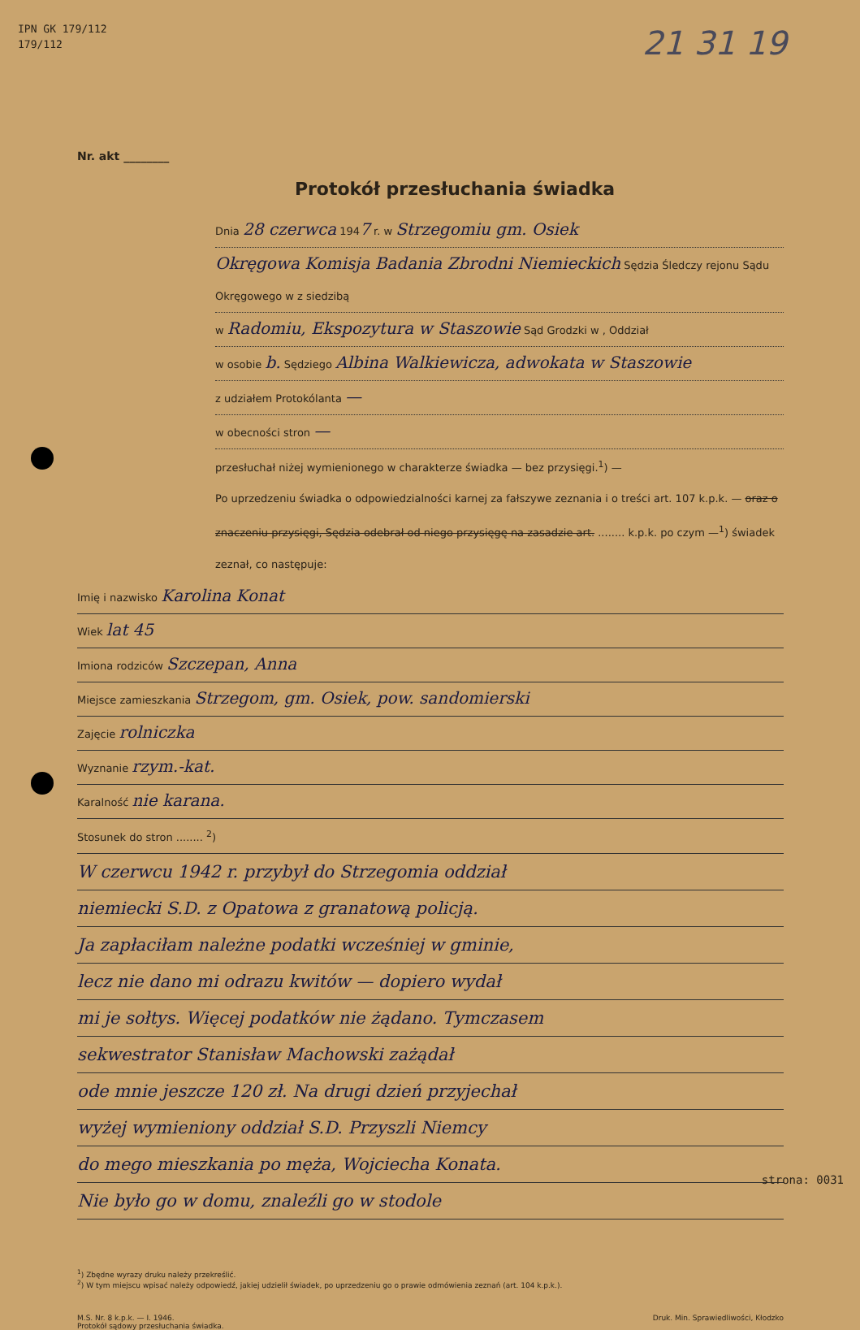IPN GK 179/112
179/112
21 31 19
Nr. akt ________
Protokół przesłuchania świadka
Dnia 28 czerwca 1947 r. w Strzegomiu gm. Osiek
Okręgowa Komisja Badania Zbrodni Niemieckich Sędzia Śledczy rejonu Sądu Okręgowego w z siedzibą
w Radomiu, Ekspozytura w Staszowie Sąd Grodzki w , Oddział
w osobie b. Sędziego Albina Walkiewicza, adwokata w Staszowie
z udziałem Protokólanta —
w obecności stron —
przesłuchał niżej wymienionego w charakterze świadka — bez przysięgi.<sup>1</sup>) —
Po uprzedzeniu świadka o odpowiedzialności karnej za fałszywe zeznania i o treści art. 107 k.p.k. — oraz o znaczeniu przysięgi, Sędzia odebrał od niego przysięgę na zasadzie art. ........ k.p.k. po czym —<sup>1</sup>) świadek zeznał, co następuje:
Imię i nazwisko Karolina Konat
Wiek lat 45
Imiona rodziców Szczepan, Anna
Miejsce zamieszkania Strzegom, gm. Osiek, pow. sandomierski
Zajęcie rolniczka
Wyznanie rzym.-kat.
Karalność nie karana.
Stosunek do stron ........ <sup>2</sup>)
W czerwcu 1942 r. przybył do Strzegomia oddział
niemiecki S.D. z Opatowa z granatową policją.
Ja zapłaciłam należne podatki wcześniej w gminie,
lecz nie dano mi odrazu kwitów — dopiero wydał
mi je sołtys. Więcej podatków nie żądano. Tymczasem
sekwestrator Stanisław Machowski zażądał
ode mnie jeszcze 120 zł. Na drugi dzień przyjechał
wyżej wymieniony oddział S.D. Przyszli Niemcy
do mego mieszkania po męża, Wojciecha Konata.
Nie było go w domu, znaleźli go w stodole
<sup>1</sup>) Zbędne wyrazy druku należy przekreślić.
<sup>2</sup>) W tym miejscu wpisać należy odpowiedź, jakiej udzielił świadek, po uprzedzeniu go o prawie odmówienia zeznań (art. 104 k.p.k.).
M.S. Nr. 8 k.p.k. — I. 1946.
Protokół sądowy przesłuchania świadka. Druk. Min. Sprawiedliwości, Kłodzko
strona: 0031